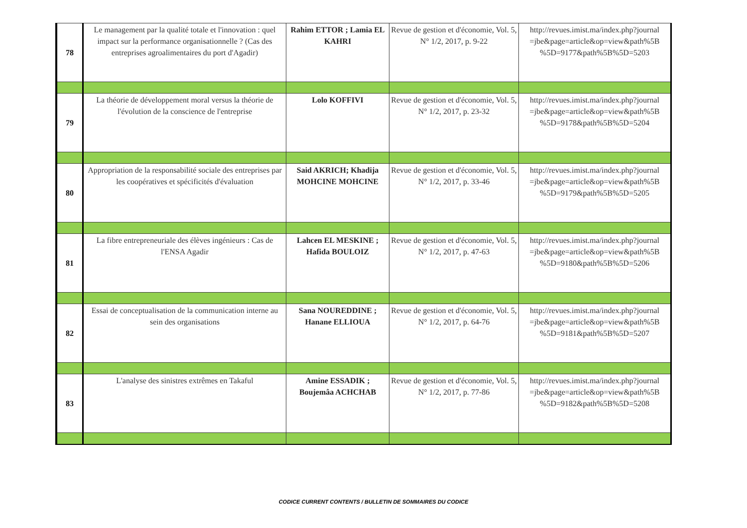| 78 | Le management par la qualité totale et l'innovation : quel impact sur la performance organisationnelle ? (Cas des entreprises agroalimentaires du port d'Agadir) | Rahim ETTOR ; Lamia EL KAHRI | Revue de gestion et d'économie, Vol. 5, N° 1/2, 2017, p. 9-22 | http://revues.imist.ma/index.php?journal =jbe&page=article&op=view&path%5B %5D=9177&path%5B%5D=5203 |
| 79 | La théorie de développement moral versus la théorie de l'évolution de la conscience de l'entreprise | Lolo KOFFIVI | Revue de gestion et d'économie, Vol. 5, N° 1/2, 2017, p. 23-32 | http://revues.imist.ma/index.php?journal =jbe&page=article&op=view&path%5B %5D=9178&path%5B%5D=5204 |
| 80 | Appropriation de la responsabilité sociale des entreprises par les coopératives et spécificités d'évaluation | Said AKRICH; Khadija MOHCINE MOHCINE | Revue de gestion et d'économie, Vol. 5, N° 1/2, 2017, p. 33-46 | http://revues.imist.ma/index.php?journal =jbe&page=article&op=view&path%5B %5D=9179&path%5B%5D=5205 |
| 81 | La fibre entrepreneuriale des élèves ingénieurs : Cas de l'ENSA Agadir | Lahcen EL MESKINE ; Hafida BOULOIZ | Revue de gestion et d'économie, Vol. 5, N° 1/2, 2017, p. 47-63 | http://revues.imist.ma/index.php?journal =jbe&page=article&op=view&path%5B %5D=9180&path%5B%5D=5206 |
| 82 | Essai de conceptualisation de la communication interne au sein des organisations | Sana NOUREDDINE ; Hanane ELLIOUA | Revue de gestion et d'économie, Vol. 5, N° 1/2, 2017, p. 64-76 | http://revues.imist.ma/index.php?journal =jbe&page=article&op=view&path%5B %5D=9181&path%5B%5D=5207 |
| 83 | L'analyse des sinistres extrêmes en Takaful | Amine ESSADIK ; Boujemâa ACHCHAB | Revue de gestion et d'économie, Vol. 5, N° 1/2, 2017, p. 77-86 | http://revues.imist.ma/index.php?journal =jbe&page=article&op=view&path%5B %5D=9182&path%5B%5D=5208 |
CODICE CURRENT CONTENTS / BULLETIN DE SOMMAIRES DU CODICE